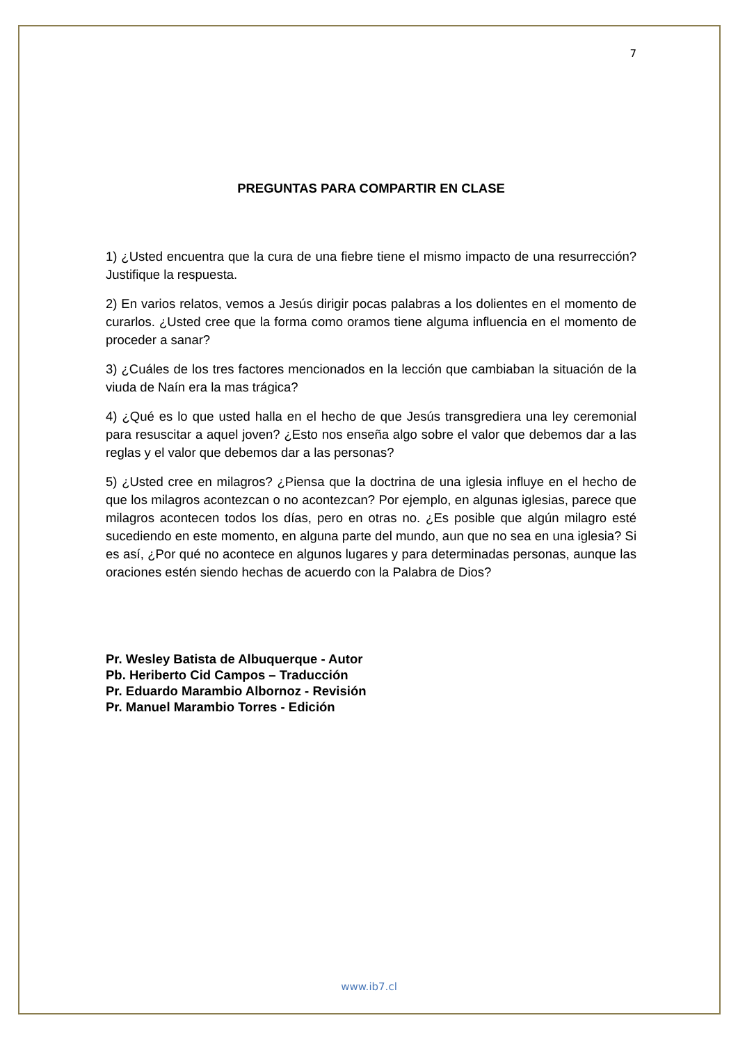7
PREGUNTAS PARA COMPARTIR EN CLASE
1) ¿Usted encuentra que la cura de una fiebre tiene el mismo impacto de una resurrección? Justifique la respuesta.
2) En varios relatos, vemos a Jesús dirigir pocas palabras a los dolientes en el momento de curarlos. ¿Usted cree que la forma como oramos tiene alguma influencia en el momento de proceder a sanar?
3) ¿Cuáles de los tres factores mencionados en la lección que cambiaban la situación de la viuda de Naín era la mas trágica?
4) ¿Qué es lo que usted halla en el hecho de que Jesús transgrediera una ley ceremonial para resuscitar a aquel joven? ¿Esto nos enseña algo sobre el valor que debemos dar a las reglas y el valor que debemos dar a las personas?
5) ¿Usted cree en milagros? ¿Piensa que la doctrina de una iglesia influye en el hecho de que los milagros acontezcan o no acontezcan? Por ejemplo, en algunas iglesias, parece que milagros acontecen todos los días, pero en otras no. ¿Es posible que algún milagro esté sucediendo en este momento, en alguna parte del mundo, aun que no sea en una iglesia? Si es así, ¿Por qué no acontece en algunos lugares y para determinadas personas, aunque las oraciones estén siendo hechas de acuerdo con la Palabra de Dios?
Pr. Wesley Batista de Albuquerque - Autor
Pb. Heriberto Cid Campos – Traducción
Pr. Eduardo Marambio Albornoz - Revisión
Pr. Manuel Marambio Torres - Edición
www.ib7.cl